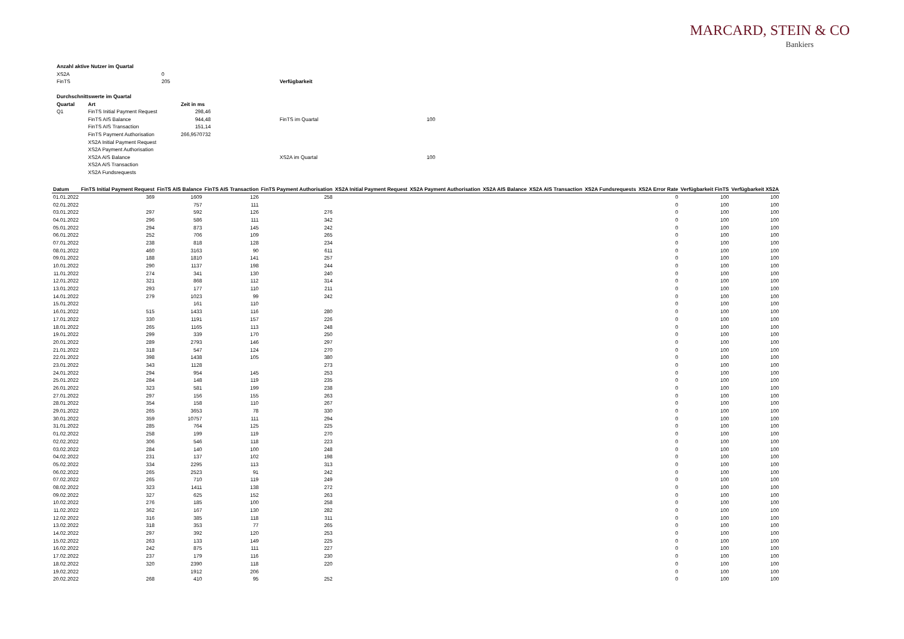MARCARD, STEIN & CO
Bankiers
| Anzahl aktive Nutzer im Quartal | |
| --- | --- |
| XS2A | 0 |
| FinTS | 205 |
| Durchschnittswerte im Quartal | | |
| --- | --- | --- |
| Quartal | Art | Zeit in ms |
| Q1 | FinTS Initial Payment Request | 298,46 |
| | FinTS AIS Balance | 944,48 |
| | FinTS AIS Transaction | 151,14 |
| | FinTS Payment Authorisation | 266,9570732 |
| | XS2A Initial Payment Request | |
| | XS2A Payment Authorisation | |
| | XS2A AIS Balance | |
| | XS2A AIS Transaction | |
| | XS2A Fundsrequests | |
| Verfügbarkeit | |
| --- | --- |
| FinTS im Quartal | 100 |
| XS2A im Quartal | 100 |
| Datum | FinTS Initial Payment Request | FinTS AIS Balance | FinTS AIS Transaction | FinTS Payment Authorisation | XS2A Initial Payment Request | XS2A Payment Authorisation | XS2A AIS Balance | XS2A AIS Transaction | XS2A Fundsrequests | XS2A Error Rate | Verfügbarkeit FinTS | Verfügbarkeit XS2A |
| --- | --- | --- | --- | --- | --- | --- | --- | --- | --- | --- | --- | --- |
| 01.01.2022 | 369 | 1609 | 126 | 258 | | | | | | 0 | 100 | 100 |
| 02.01.2022 | | 757 | 111 | | | | | | | 0 | 100 | 100 |
| 03.01.2022 | 297 | 592 | 126 | 276 | | | | | | 0 | 100 | 100 |
| 04.01.2022 | 296 | 586 | 111 | 342 | | | | | | 0 | 100 | 100 |
| 05.01.2022 | 294 | 873 | 145 | 242 | | | | | | 0 | 100 | 100 |
| 06.01.2022 | 252 | 706 | 109 | 265 | | | | | | 0 | 100 | 100 |
| 07.01.2022 | 238 | 818 | 128 | 234 | | | | | | 0 | 100 | 100 |
| 08.01.2022 | 460 | 3163 | 90 | 611 | | | | | | 0 | 100 | 100 |
| 09.01.2022 | 188 | 1810 | 141 | 257 | | | | | | 0 | 100 | 100 |
| 10.01.2022 | 290 | 1137 | 198 | 244 | | | | | | 0 | 100 | 100 |
| 11.01.2022 | 274 | 341 | 130 | 240 | | | | | | 0 | 100 | 100 |
| 12.01.2022 | 321 | 868 | 112 | 314 | | | | | | 0 | 100 | 100 |
| 13.01.2022 | 293 | 177 | 110 | 211 | | | | | | 0 | 100 | 100 |
| 14.01.2022 | 279 | 1023 | 99 | 242 | | | | | | 0 | 100 | 100 |
| 15.01.2022 | | 161 | 110 | | | | | | | 0 | 100 | 100 |
| 16.01.2022 | 515 | 1433 | 116 | 280 | | | | | | 0 | 100 | 100 |
| 17.01.2022 | 330 | 1191 | 157 | 226 | | | | | | 0 | 100 | 100 |
| 18.01.2022 | 265 | 1165 | 113 | 248 | | | | | | 0 | 100 | 100 |
| 19.01.2022 | 299 | 339 | 170 | 250 | | | | | | 0 | 100 | 100 |
| 20.01.2022 | 289 | 2793 | 146 | 297 | | | | | | 0 | 100 | 100 |
| 21.01.2022 | 318 | 547 | 124 | 270 | | | | | | 0 | 100 | 100 |
| 22.01.2022 | 398 | 1438 | 105 | 380 | | | | | | 0 | 100 | 100 |
| 23.01.2022 | 343 | 1128 | | 273 | | | | | | 0 | 100 | 100 |
| 24.01.2022 | 294 | 954 | 145 | 253 | | | | | | 0 | 100 | 100 |
| 25.01.2022 | 284 | 148 | 119 | 235 | | | | | | 0 | 100 | 100 |
| 26.01.2022 | 323 | 581 | 199 | 238 | | | | | | 0 | 100 | 100 |
| 27.01.2022 | 297 | 156 | 155 | 263 | | | | | | 0 | 100 | 100 |
| 28.01.2022 | 354 | 158 | 110 | 267 | | | | | | 0 | 100 | 100 |
| 29.01.2022 | 265 | 3653 | 78 | 330 | | | | | | 0 | 100 | 100 |
| 30.01.2022 | 359 | 10757 | 111 | 294 | | | | | | 0 | 100 | 100 |
| 31.01.2022 | 285 | 764 | 125 | 225 | | | | | | 0 | 100 | 100 |
| 01.02.2022 | 258 | 199 | 119 | 270 | | | | | | 0 | 100 | 100 |
| 02.02.2022 | 306 | 546 | 118 | 223 | | | | | | 0 | 100 | 100 |
| 03.02.2022 | 284 | 140 | 100 | 248 | | | | | | 0 | 100 | 100 |
| 04.02.2022 | 231 | 137 | 102 | 198 | | | | | | 0 | 100 | 100 |
| 05.02.2022 | 334 | 2295 | 113 | 313 | | | | | | 0 | 100 | 100 |
| 06.02.2022 | 265 | 2523 | 91 | 242 | | | | | | 0 | 100 | 100 |
| 07.02.2022 | 265 | 710 | 119 | 249 | | | | | | 0 | 100 | 100 |
| 08.02.2022 | 323 | 1411 | 138 | 272 | | | | | | 0 | 100 | 100 |
| 09.02.2022 | 327 | 625 | 152 | 263 | | | | | | 0 | 100 | 100 |
| 10.02.2022 | 276 | 185 | 100 | 258 | | | | | | 0 | 100 | 100 |
| 11.02.2022 | 362 | 167 | 130 | 282 | | | | | | 0 | 100 | 100 |
| 12.02.2022 | 316 | 385 | 118 | 311 | | | | | | 0 | 100 | 100 |
| 13.02.2022 | 318 | 353 | 77 | 265 | | | | | | 0 | 100 | 100 |
| 14.02.2022 | 297 | 392 | 120 | 253 | | | | | | 0 | 100 | 100 |
| 15.02.2022 | 263 | 133 | 149 | 225 | | | | | | 0 | 100 | 100 |
| 16.02.2022 | 242 | 875 | 111 | 227 | | | | | | 0 | 100 | 100 |
| 17.02.2022 | 237 | 179 | 116 | 230 | | | | | | 0 | 100 | 100 |
| 18.02.2022 | 320 | 2390 | 118 | 220 | | | | | | 0 | 100 | 100 |
| 19.02.2022 | | 1912 | 206 | | | | | | | 0 | 100 | 100 |
| 20.02.2022 | 268 | 410 | 95 | 252 | | | | | | 0 | 100 | 100 |